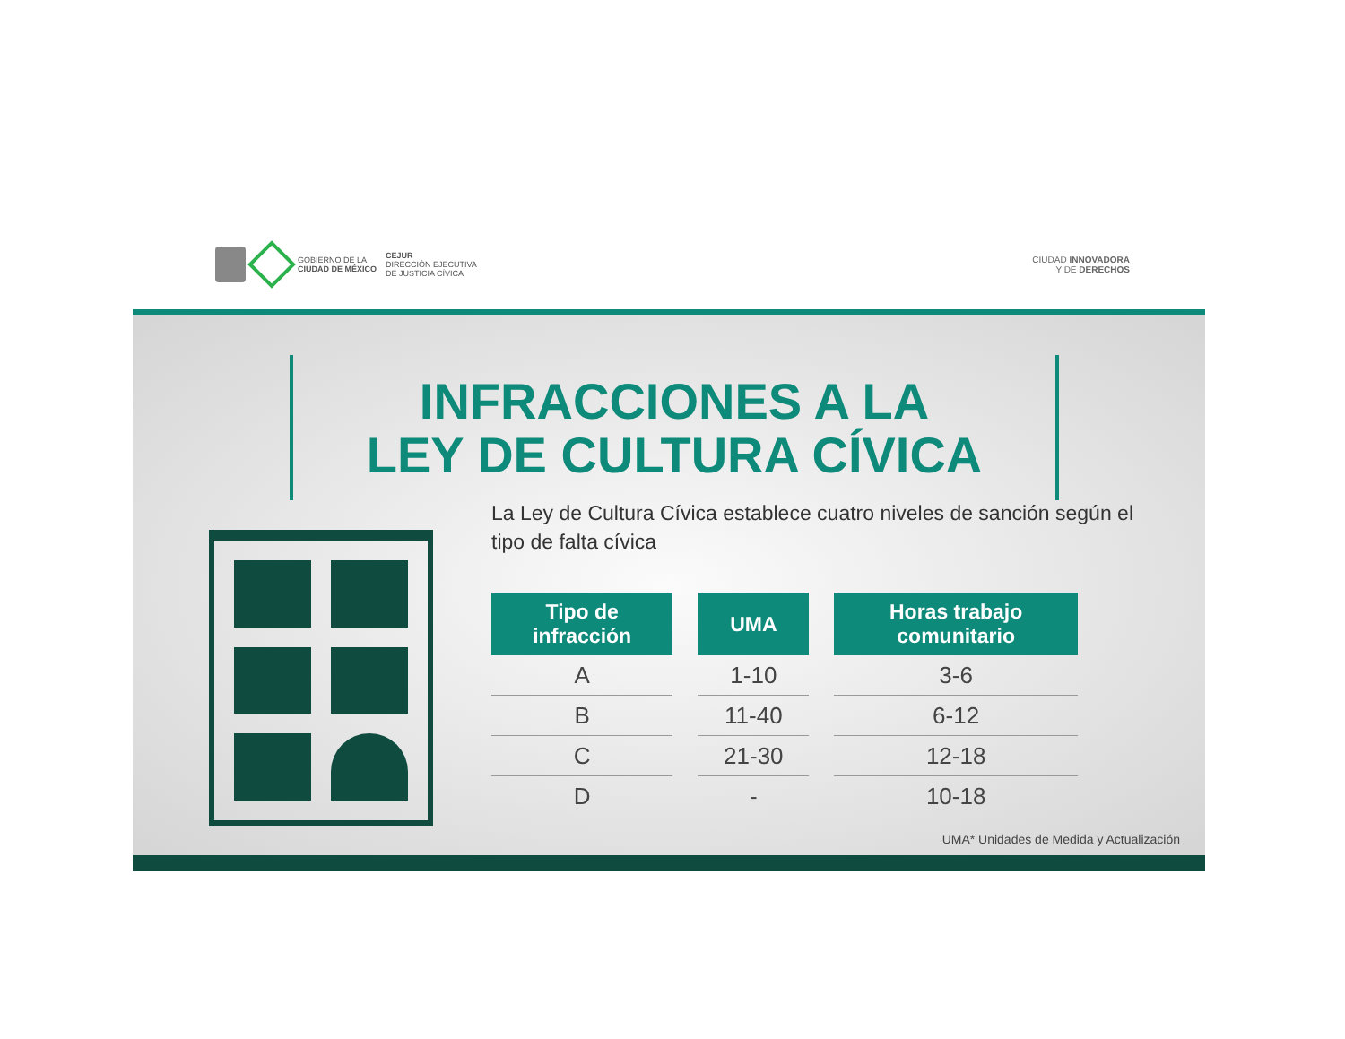GOBIERNO DE LA
CIUDAD DE MÉXICO
CEJUR
DIRECCIÓN EJECUTIVA
DE JUSTICIA CÍVICA
CIUDAD INNOVADORA
Y DE DERECHOS
INFRACCIONES A LA
LEY DE CULTURA CÍVICA
La Ley de Cultura Cívica establece cuatro niveles de sanción según el tipo de falta cívica
| Tipo de infracción | UMA | Horas trabajo comunitario |
| --- | --- | --- |
| A | 1-10 | 3-6 |
| B | 11-40 | 6-12 |
| C | 21-30 | 12-18 |
| D | - | 10-18 |
UMA* Unidades de Medida y Actualización